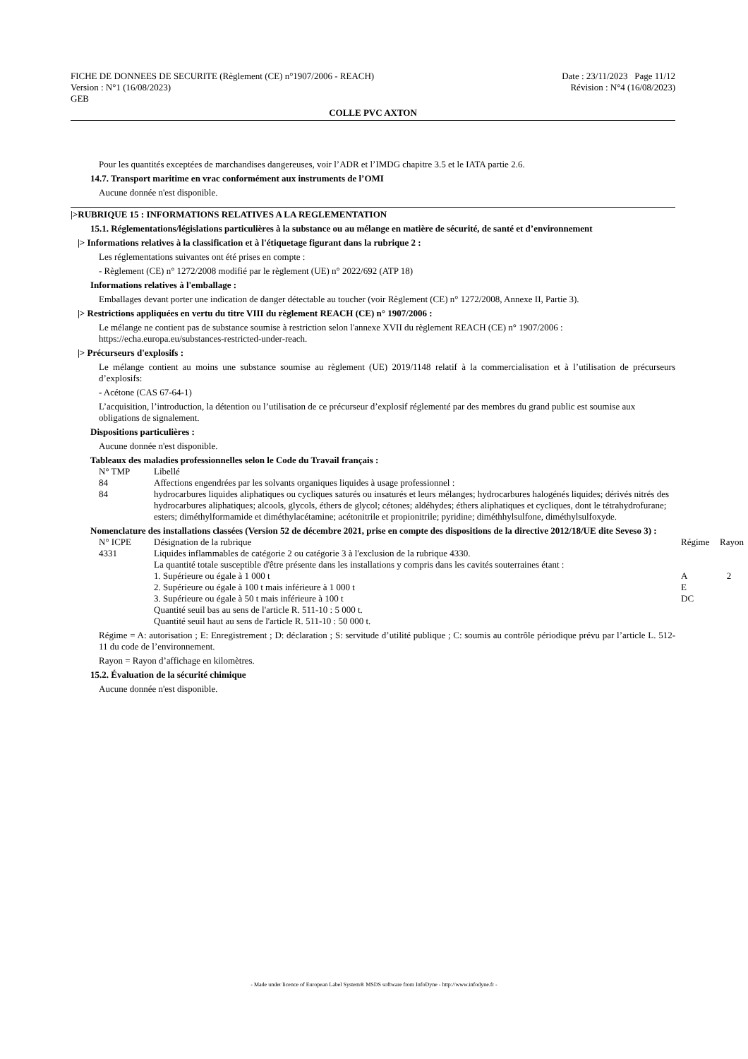FICHE DE DONNEES DE SECURITE (Règlement (CE) n°1907/2006 - REACH)
Version : N°1 (16/08/2023)
GEB
Date : 23/11/2023 Page 11/12
Révision : N°4 (16/08/2023)
COLLE PVC AXTON
Pour les quantités exceptées de marchandises dangereuses, voir l’ADR et l’IMDG chapitre 3.5 et le IATA partie 2.6.
14.7. Transport maritime en vrac conformément aux instruments de l’OMI
Aucune donnée n'est disponible.
|>RUBRIQUE 15 : INFORMATIONS RELATIVES A LA REGLEMENTATION
15.1. Réglementations/législations particulières à la substance ou au mélange en matière de sécurité, de santé et d’environnement
|> Informations relatives à la classification et à l'étiquetage figurant dans la rubrique 2 :
Les réglementations suivantes ont été prises en compte :
- Règlement (CE) n° 1272/2008 modifié par le règlement (UE) n° 2022/692 (ATP 18)
Informations relatives à l'emballage :
Emballages devant porter une indication de danger détectable au toucher (voir Règlement (CE) n° 1272/2008, Annexe II, Partie 3).
|> Restrictions appliquées en vertu du titre VIII du règlement REACH (CE) n° 1907/2006 :
Le mélange ne contient pas de substance soumise à restriction selon l'annexe XVII du règlement REACH (CE) n° 1907/2006 : https://echa.europa.eu/substances-restricted-under-reach.
|> Précurseurs d'explosifs :
Le mélange contient au moins une substance soumise au règlement (UE) 2019/1148 relatif à la commercialisation et à l’utilisation de précurseurs d’explosifs:
- Acétone (CAS 67-64-1)
L’acquisition, l’introduction, la détention ou l’utilisation de ce précurseur d’explosif réglementé par des membres du grand public est soumise aux obligations de signalement.
Dispositions particulières :
Aucune donnée n'est disponible.
Tableaux des maladies professionnelles selon le Code du Travail français :
| N° TMP | Libellé |
| --- | --- |
| 84 | Affections engendrées par les solvants organiques liquides à usage professionnel : |
| 84 | hydrocarbures liquides aliphatiques ou cycliques saturés ou insaturés et leurs mélanges; hydrocarbures halogénés liquides; dérivés nitrés des hydrocarbures aliphatiques; alcools, glycols, éthers de glycol; cétones; aldéhydes; éthers aliphatiques et cycliques, dont le tétrahydrofurane; esters; diméthylformamide et diméthylacétamine; acétonitrile et propionitrile; pyridine; diméthhylsulfone, diméthylsulfoxyde. |
Nomenclature des installations classées (Version 52 de décembre 2021, prise en compte des dispositions de la directive 2012/18/UE dite Seveso 3) :
| N° ICPE | Désignation de la rubrique | Régime | Rayon |
| --- | --- | --- | --- |
| 4331 | Liquides inflammables de catégorie 2 ou catégorie 3 à l'exclusion de la rubrique 4330. La quantité totale susceptible d'être présente dans les installations y compris dans les cavités souterraines étant : 1. Supérieure ou égale à 1 000 t 2. Supérieure ou égale à 100 t mais inférieure à 1 000 t 3. Supérieure ou égale à 50 t mais inférieure à 100 t Quantité seuil bas au sens de l'article R. 511-10 : 5 000 t. Quantité seuil haut au sens de l'article R. 511-10 : 50 000 t. | A E DC | 2 |
Régime = A: autorisation ; E: Enregistrement ; D: déclaration ; S: servitude d’utilité publique ; C: soumis au contrôle périodique prévu par l’article L. 512-11 du code de l’environnement.
Rayon = Rayon d’affichage en kilomètres.
15.2. Évaluation de la sécurité chimique
Aucune donnée n'est disponible.
- Made under licence of European Label System® MSDS software from InfoDyne - http://www.infodyne.fr -